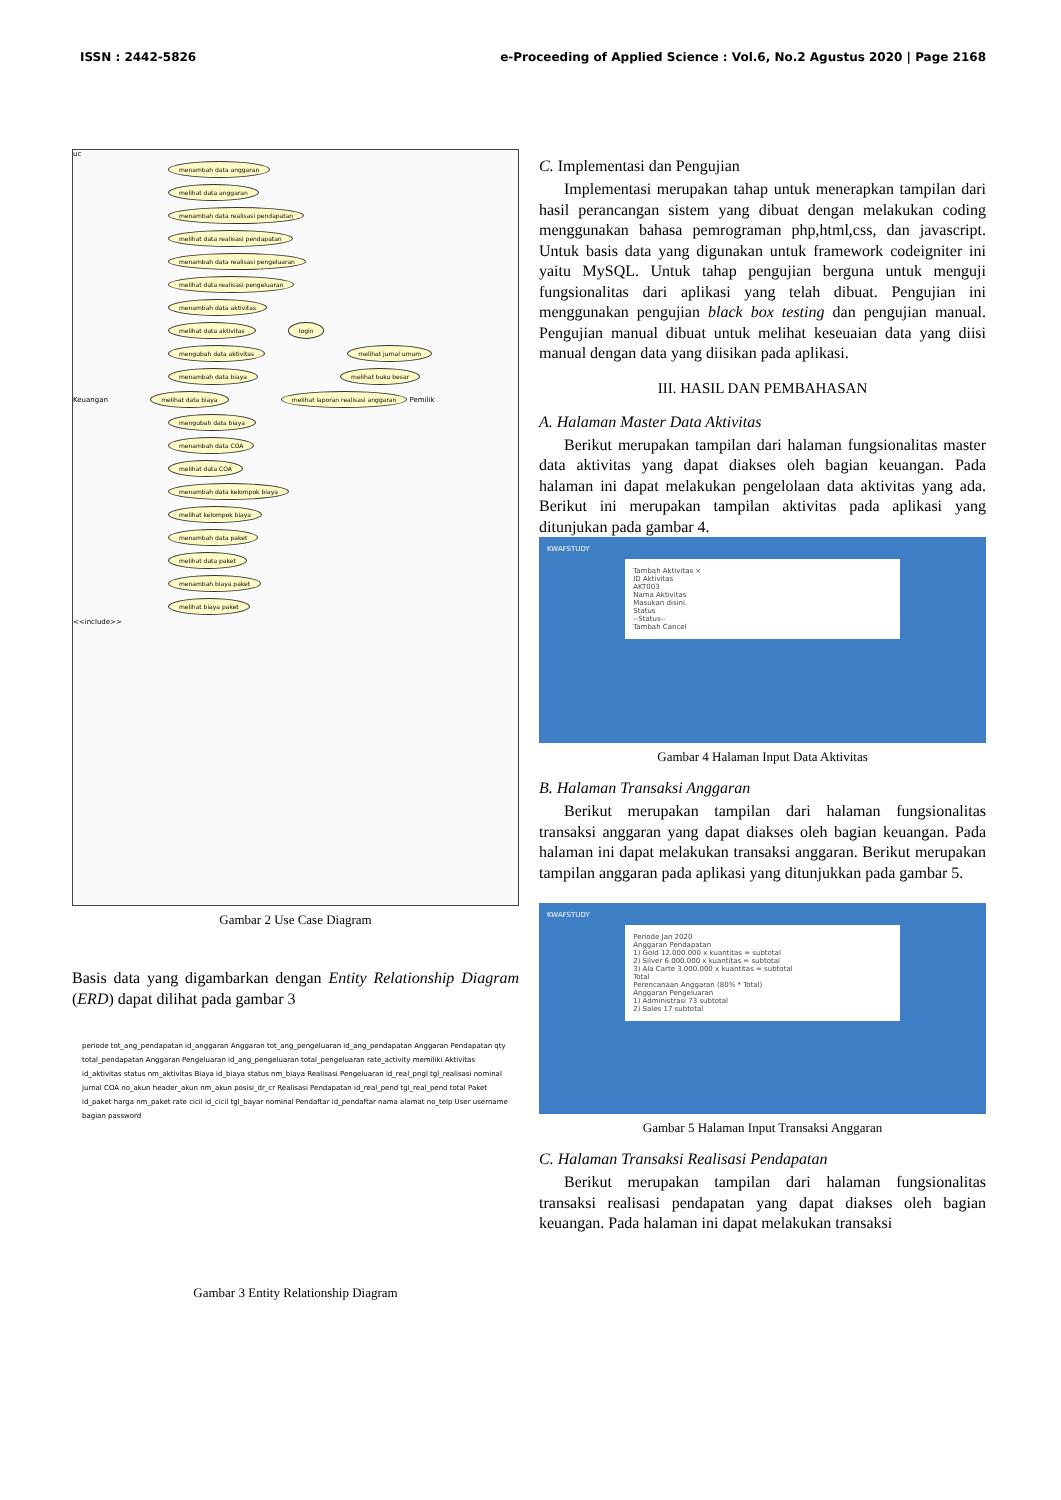ISSN : 2442-5826 e-Proceeding of Applied Science : Vol.6, No.2 Agustus 2020 | Page 2168
uc
menambah data anggaran
melihat data anggaran
menambah data realisasi pendapatan
melihat data realisasi pendapatan
menambah data realisasi pengeluaran
melihat data realisasi pengeluaran
menambah data aktivitas
melihat data aktivitas login
mengubah data aktivitas melihat jurnal umum
menambah data biaya melihat buku besar
Keuangan melihat data biaya melihat laporan realisasi anggaran Pemilik
mengubah data biaya
menambah data COA
melihat data COA
menambah data kelompok biaya
melihat kelompok biaya
menambah data paket
melihat data paket
menambah biaya paket
melihat biaya paket
<<include>>
Gambar 2 Use Case Diagram
Basis data yang digambarkan dengan Entity Relationship Diagram (ERD) dapat dilihat pada gambar 3
periode tot_ang_pendapatan id_anggaran Anggaran tot_ang_pengeluaran id_ang_pendapatan Anggaran Pendapatan qty total_pendapatan Anggaran Pengeluaran id_ang_pengeluaran total_pengeluaran rate_activity memiliki Aktivitas id_aktivitas status nm_aktivitas Biaya id_biaya status nm_biaya Realisasi Pengeluaran id_real_pngl tgl_realisasi nominal jurnal COA no_akun header_akun nm_akun posisi_dr_cr Realisasi Pendapatan id_real_pend tgl_real_pend total Paket id_paket harga nm_paket rate cicil id_cicil tgl_bayar nominal Pendaftar id_pendaftar nama alamat no_telp User username bagian password
Gambar 3 Entity Relationship Diagram
C. Implementasi dan Pengujian
Implementasi merupakan tahap untuk menerapkan tampilan dari hasil perancangan sistem yang dibuat dengan melakukan coding menggunakan bahasa pemrograman php,html,css, dan javascript. Untuk basis data yang digunakan untuk framework codeigniter ini yaitu MySQL. Untuk tahap pengujian berguna untuk menguji fungsionalitas dari aplikasi yang telah dibuat. Pengujian ini menggunakan pengujian black box testing dan pengujian manual. Pengujian manual dibuat untuk melihat keseuaian data yang diisi manual dengan data yang diisikan pada aplikasi.
III. HASIL DAN PEMBAHASAN
A. Halaman Master Data Aktivitas
Berikut merupakan tampilan dari halaman fungsionalitas master data aktivitas yang dapat diakses oleh bagian keuangan. Pada halaman ini dapat melakukan pengelolaan data aktivitas yang ada. Berikut ini merupakan tampilan aktivitas pada aplikasi yang ditunjukan pada gambar 4.
KWAFSTUDY
Tambah Aktivitas ×
ID Aktivitas
AKT003
Nama Aktivitas
Masukan disini.
Status
--Status--
Tambah Cancel
Gambar 4 Halaman Input Data Aktivitas
B. Halaman Transaksi Anggaran
Berikut merupakan tampilan dari halaman fungsionalitas transaksi anggaran yang dapat diakses oleh bagian keuangan. Pada halaman ini dapat melakukan transaksi anggaran. Berikut merupakan tampilan anggaran pada aplikasi yang ditunjukkan pada gambar 5.
KWAFSTUDY
Periode Jan 2020
Anggaran Pendapatan
1) Gold 12.000.000 x kuantitas = subtotal
2) Silver 6.000.000 x kuantitas = subtotal
3) Ala Carte 3.000.000 x kuantitas = subtotal
Total
Perencanaan Anggaran (80% * Total)
Anggaran Pengeluaran
1) Administrasi 73 subtotal
2) Sales 17 subtotal
Gambar 5 Halaman Input Transaksi Anggaran
C. Halaman Transaksi Realisasi Pendapatan
Berikut merupakan tampilan dari halaman fungsionalitas transaksi realisasi pendapatan yang dapat diakses oleh bagian keuangan. Pada halaman ini dapat melakukan transaksi